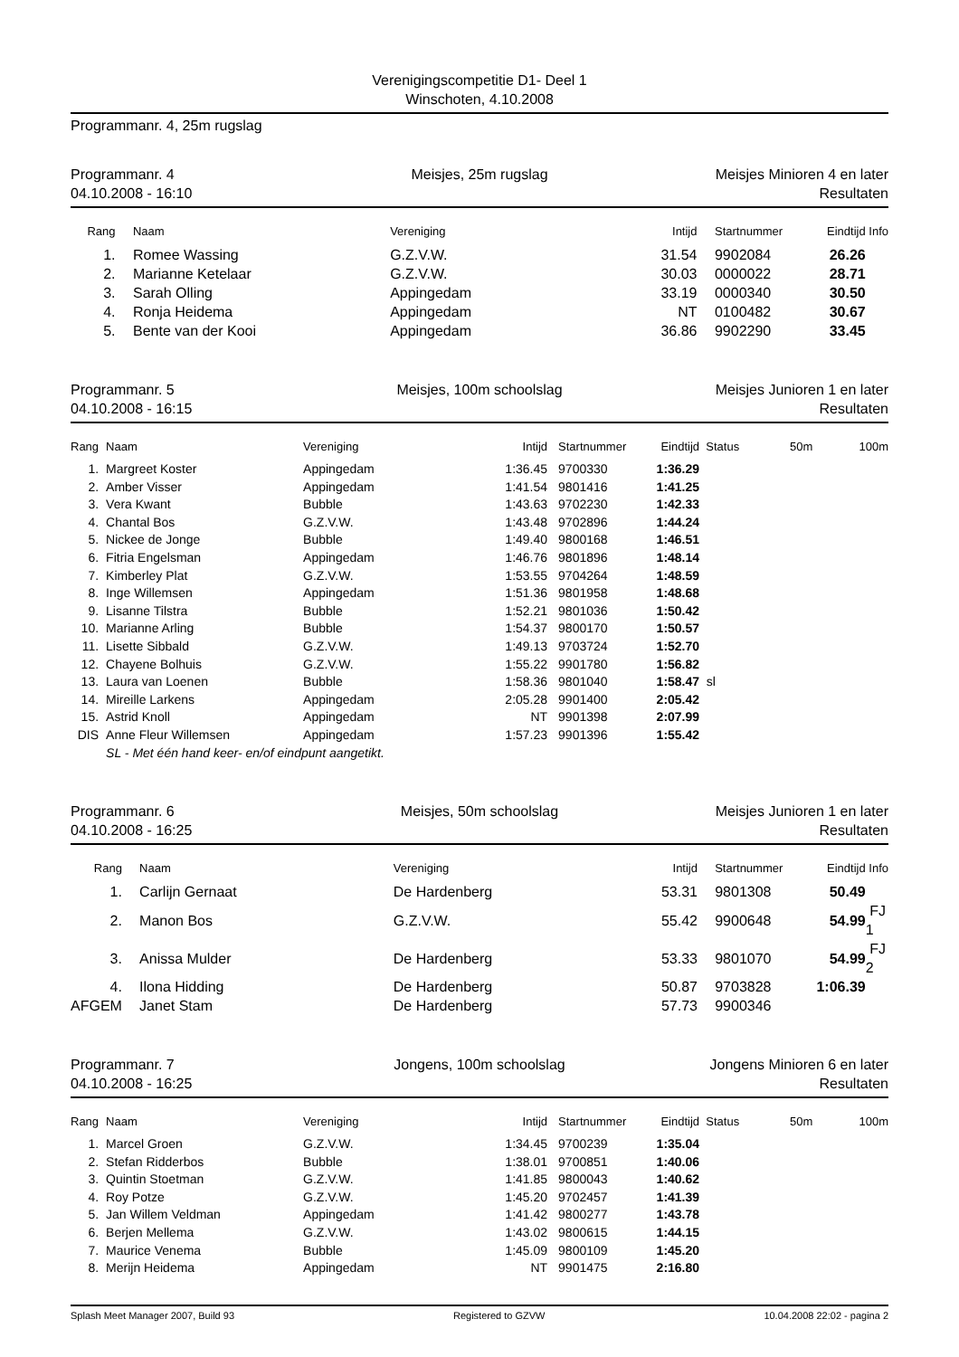Verenigingscompetitie D1- Deel 1
Winschoten, 4.10.2008
Programmanr. 4, 25m rugslag
Programmanr. 4
04.10.2008 - 16:10
Meisjes, 25m rugslag Meisjes Minioren 4 en later
Resultaten
| Rang | | Naam | Vereniging | Intijd | | Startnummer | Eindtijd | Info |
| --- | --- | --- | --- | --- | --- | --- | --- | --- |
| 1. | | Romee Wassing | G.Z.V.W. | 31.54 | | 9902084 | 26.26 | |
| 2. | | Marianne Ketelaar | G.Z.V.W. | 30.03 | | 0000022 | 28.71 | |
| 3. | | Sarah Olling | Appingedam | 33.19 | | 0000340 | 30.50 | |
| 4. | | Ronja Heidema | Appingedam | NT | | 0100482 | 30.67 | |
| 5. | | Bente van der Kooi | Appingedam | 36.86 | | 9902290 | 33.45 | |
Programmanr. 5
04.10.2008 - 16:15
Meisjes, 100m schoolslag Meisjes Junioren 1 en later
Resultaten
| Rang | | Naam | Vereniging | Intijd | | Startnummer | Eindtijd | Status | 50m | 100m |
| --- | --- | --- | --- | --- | --- | --- | --- | --- | --- | --- |
| 1. | | Margreet Koster | Appingedam | 1:36.45 | | 9700330 | 1:36.29 | | | |
| 2. | | Amber Visser | Appingedam | 1:41.54 | | 9801416 | 1:41.25 | | | |
| 3. | | Vera Kwant | Bubble | 1:43.63 | | 9702230 | 1:42.33 | | | |
| 4. | | Chantal Bos | G.Z.V.W. | 1:43.48 | | 9702896 | 1:44.24 | | | |
| 5. | | Nickee de Jonge | Bubble | 1:49.40 | | 9800168 | 1:46.51 | | | |
| 6. | | Fitria Engelsman | Appingedam | 1:46.76 | | 9801896 | 1:48.14 | | | |
| 7. | | Kimberley Plat | G.Z.V.W. | 1:53.55 | | 9704264 | 1:48.59 | | | |
| 8. | | Inge Willemsen | Appingedam | 1:51.36 | | 9801958 | 1:48.68 | | | |
| 9. | | Lisanne Tilstra | Bubble | 1:52.21 | | 9801036 | 1:50.42 | | | |
| 10. | | Marianne Arling | Bubble | 1:54.37 | | 9800170 | 1:50.57 | | | |
| 11. | | Lisette Sibbald | G.Z.V.W. | 1:49.13 | | 9703724 | 1:52.70 | | | |
| 12. | | Chayene Bolhuis | G.Z.V.W. | 1:55.22 | | 9901780 | 1:56.82 | | | |
| 13. | | Laura van Loenen | Bubble | 1:58.36 | | 9801040 | 1:58.47 | sl | | |
| 14. | | Mireille Larkens | Appingedam | 2:05.28 | | 9901400 | 2:05.42 | | | |
| 15. | | Astrid Knoll | Appingedam | NT | | 9901398 | 2:07.99 | | | |
| DIS | | Anne Fleur Willemsen | Appingedam | 1:57.23 | | 9901396 | 1:55.42 | | | |
| | | SL - Met één hand keer- en/of eindpunt aangetikt. | | | | | | | | |
Programmanr. 6
04.10.2008 - 16:25
Meisjes, 50m schoolslag Meisjes Junioren 1 en later
Resultaten
| Rang | | Naam | Vereniging | Intijd | | Startnummer | Eindtijd | Info |
| --- | --- | --- | --- | --- | --- | --- | --- | --- |
| 1. | | Carlijn Gernaat | De Hardenberg | 53.31 | | 9801308 | 50.49 | |
| 2. | | Manon Bos | G.Z.V.W. | 55.42 | | 9900648 | 54.99 | FJ 1 |
| 3. | | Anissa Mulder | De Hardenberg | 53.33 | | 9801070 | 54.99 | FJ 2 |
| 4. | | Ilona Hidding | De Hardenberg | 50.87 | | 9703828 | 1:06.39 | |
| AFGEM | | Janet Stam | De Hardenberg | 57.73 | | 9900346 | | |
Programmanr. 7
04.10.2008 - 16:25
Jongens, 100m schoolslag Jongens Minioren 6 en later
Resultaten
| Rang | | Naam | Vereniging | Intijd | | Startnummer | Eindtijd | Status | 50m | 100m |
| --- | --- | --- | --- | --- | --- | --- | --- | --- | --- | --- |
| 1. | | Marcel Groen | G.Z.V.W. | 1:34.45 | | 9700239 | 1:35.04 | | | |
| 2. | | Stefan Ridderbos | Bubble | 1:38.01 | | 9700851 | 1:40.06 | | | |
| 3. | | Quintin Stoetman | G.Z.V.W. | 1:41.85 | | 9800043 | 1:40.62 | | | |
| 4. | | Roy Potze | G.Z.V.W. | 1:45.20 | | 9702457 | 1:41.39 | | | |
| 5. | | Jan Willem Veldman | Appingedam | 1:41.42 | | 9800277 | 1:43.78 | | | |
| 6. | | Berjen Mellema | G.Z.V.W. | 1:43.02 | | 9800615 | 1:44.15 | | | |
| 7. | | Maurice Venema | Bubble | 1:45.09 | | 9800109 | 1:45.20 | | | |
| 8. | | Merijn Heidema | Appingedam | NT | | 9901475 | 2:16.80 | | | |
Splash Meet Manager 2007, Build 93 Registered to GZVW 10.04.2008 22:02 - pagina 2